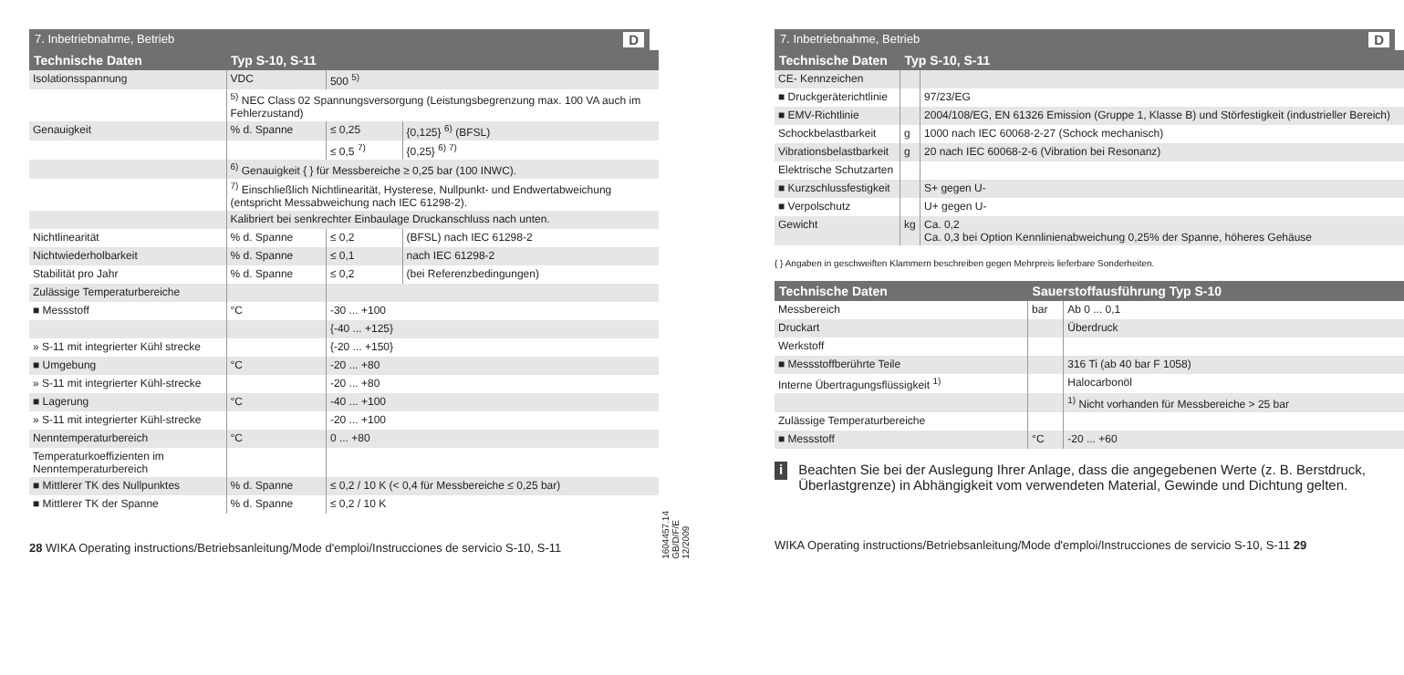7. Inbetriebnahme, Betrieb D
| Technische Daten | Typ S-10, S-11 | | |
| --- | --- | --- | --- |
| Isolationsspannung | VDC | 500 <sup>5)</sup> | |
| | <sup>5)</sup> NEC Class 02 Spannungsversorgung (Leistungsbegrenzung max. 100 VA auch im Fehlerzustand) | | |
| Genauigkeit | % d. Spanne | ≤ 0,25 | {0,125} <sup>6)</sup> (BFSL) |
| | | ≤ 0,5 <sup>7)</sup> | {0,25} <sup>6) 7)</sup> |
| | <sup>6)</sup> Genauigkeit { } für Messbereiche ≥ 0,25 bar (100 INWC). | | |
| | <sup>7)</sup> Einschließlich Nichtlinearität, Hysterese, Nullpunkt- und Endwertabweichung (entspricht Messabweichung nach IEC 61298-2). | | |
| | Kalibriert bei senkrechter Einbaulage Druckanschluss nach unten. | | |
| Nichtlinearität | % d. Spanne | ≤ 0,2 | (BFSL) nach IEC 61298-2 |
| Nichtwiederholbarkeit | % d. Spanne | ≤ 0,1 | nach IEC 61298-2 |
| Stabilität pro Jahr | % d. Spanne | ≤ 0,2 | (bei Referenzbedingungen) |
| Zulässige Temperaturbereiche | | | |
| ■ Messstoff | °C | -30 ... +100 | |
| | | {-40 ... +125} | |
| » S-11 mit integrierter Kühl strecke | | {-20 ... +150} | |
| ■ Umgebung | °C | -20 ... +80 | |
| » S-11 mit integrierter Kühl-strecke | | -20 ... +80 | |
| ■ Lagerung | °C | -40 ... +100 | |
| » S-11 mit integrierter Kühl-strecke | | -20 ... +100 | |
| Nenntemperaturbereich | °C | 0 ... +80 | |
| Temperaturkoeffizienten im Nenntemperaturbereich | | | |
| ■ Mittlerer TK des Nullpunktes | % d. Spanne | ≤ 0,2 / 10 K (< 0,4 für Messbereiche ≤ 0,25 bar) | |
| ■ Mittlerer TK der Spanne | % d. Spanne | ≤ 0,2 / 10 K | |
28 WIKA Operating instructions/Betriebsanleitung/Mode d'emploi/Instrucciones de servicio S-10, S-11
1604457.14 GB/D/F/E 12/2009
7. Inbetriebnahme, Betrieb D
| Technische Daten | Typ S-10, S-11 | |
| --- | --- | --- |
| CE- Kennzeichen | | |
| ■ Druckgeräterichtlinie | | 97/23/EG |
| ■ EMV-Richtlinie | | 2004/108/EG, EN 61326 Emission (Gruppe 1, Klasse B) und Störfestigkeit (industrieller Bereich) |
| Schockbelastbarkeit | g | 1000 nach IEC 60068-2-27 (Schock mechanisch) |
| Vibrationsbelastbarkeit | g | 20 nach IEC 60068-2-6 (Vibration bei Resonanz) |
| Elektrische Schutzarten | | |
| ■ Kurzschlussfestigkeit | | S+ gegen U- |
| ■ Verpolschutz | | U+ gegen U- |
| Gewicht | kg | Ca. 0,2 Ca. 0,3 bei Option Kennlinienabweichung 0,25% der Spanne, höheres Gehäuse |
{ } Angaben in geschweiften Klammern beschreiben gegen Mehrpreis lieferbare Sonderheiten.
| Technische Daten | Sauerstoffausführung Typ S-10 | |
| --- | --- | --- |
| Messbereich | bar | Ab 0 ... 0,1 |
| Druckart | | Überdruck |
| Werkstoff | | |
| ■ Messstoffberührte Teile | | 316 Ti (ab 40 bar F 1058) |
| Interne Übertragungsflüssigkeit <sup>1)</sup> | | Halocarbonöl |
| | | <sup>1)</sup> Nicht vorhanden für Messbereiche > 25 bar |
| Zulässige Temperaturbereiche | | |
| ■ Messstoff | °C | -20 ... +60 |
i Beachten Sie bei der Auslegung Ihrer Anlage, dass die angegebenen Werte (z. B. Berstdruck, Überlastgrenze) in Abhängigkeit vom verwendeten Material, Gewinde und Dichtung gelten.
WIKA Operating instructions/Betriebsanleitung/Mode d'emploi/Instrucciones de servicio S-10, S-11 29